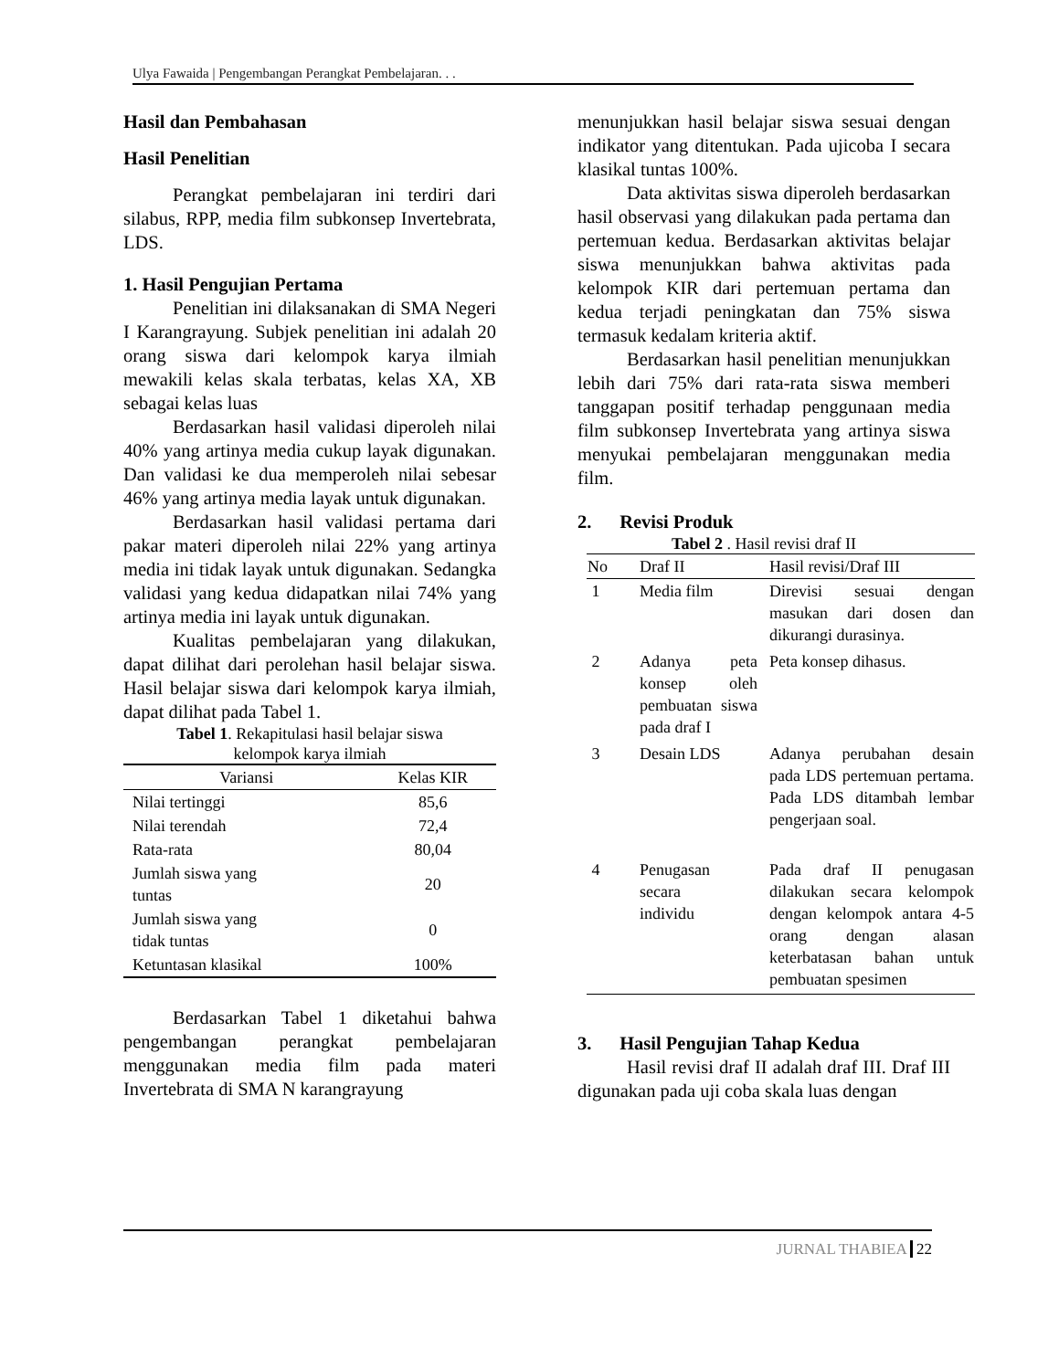Ulya Fawaida | Pengembangan Perangkat Pembelajaran. . .
Hasil dan Pembahasan
Hasil Penelitian
Perangkat pembelajaran ini terdiri dari silabus, RPP, media film subkonsep Invertebrata, LDS.
1. Hasil Pengujian Pertama
Penelitian ini dilaksanakan di SMA Negeri I Karangrayung. Subjek penelitian ini adalah 20 orang siswa dari kelompok karya ilmiah mewakili kelas skala terbatas, kelas XA, XB sebagai kelas luas
Berdasarkan hasil validasi diperoleh nilai 40% yang artinya media cukup layak digunakan. Dan validasi ke dua memperoleh nilai sebesar 46% yang artinya media layak untuk digunakan.
Berdasarkan hasil validasi pertama dari pakar materi diperoleh nilai 22% yang artinya media ini tidak layak untuk digunakan. Sedangka validasi yang kedua didapatkan nilai 74% yang artinya media ini layak untuk digunakan.
Kualitas pembelajaran yang dilakukan, dapat dilihat dari perolehan hasil belajar siswa. Hasil belajar siswa dari kelompok karya ilmiah, dapat dilihat pada Tabel 1.
Tabel 1. Rekapitulasi hasil belajar siswa
kelompok karya ilmiah
| Variansi | Kelas KIR |
| --- | --- |
| Nilai tertinggi | 85,6 |
| Nilai terendah | 72,4 |
| Rata-rata | 80,04 |
| Jumlah siswa yang tuntas | 20 |
| Jumlah siswa yang tidak tuntas | 0 |
| Ketuntasan klasikal | 100% |
Berdasarkan Tabel 1 diketahui bahwa pengembangan perangkat pembelajaran menggunakan media film pada materi Invertebrata di SMA N karangrayung
menunjukkan hasil belajar siswa sesuai dengan indikator yang ditentukan. Pada ujicoba I secara klasikal tuntas 100%.
Data aktivitas siswa diperoleh berdasarkan hasil observasi yang dilakukan pada pertama dan pertemuan kedua. Berdasarkan aktivitas belajar siswa menunjukkan bahwa aktivitas pada kelompok KIR dari pertemuan pertama dan kedua terjadi peningkatan dan 75% siswa termasuk kedalam kriteria aktif.
Berdasarkan hasil penelitian menunjukkan lebih dari 75% dari rata-rata siswa memberi tanggapan positif terhadap penggunaan media film subkonsep Invertebrata yang artinya siswa menyukai pembelajaran menggunakan media film.
2. Revisi Produk
Tabel 2 . Hasil revisi draf II
| No | Draf II | Hasil revisi/Draf III |
| --- | --- | --- |
| 1 | Media film | Direvisi sesuai dengan masukan dari dosen dan dikurangi durasinya. |
| 2 | Adanya peta konsep oleh pembuatan siswa pada draf I | Peta konsep dihasus. |
| 3 | Desain LDS | Adanya perubahan desain pada LDS pertemuan pertama. Pada LDS ditambah lembar pengerjaan soal. |
| 4 | Penugasan secara individu | Pada draf II penugasan dilakukan secara kelompok dengan kelompok antara 4-5 orang dengan alasan keterbatasan bahan untuk pembuatan spesimen |
3. Hasil Pengujian Tahap Kedua
Hasil revisi draf II adalah draf III. Draf III digunakan pada uji coba skala luas dengan
JURNAL THABIEA 22